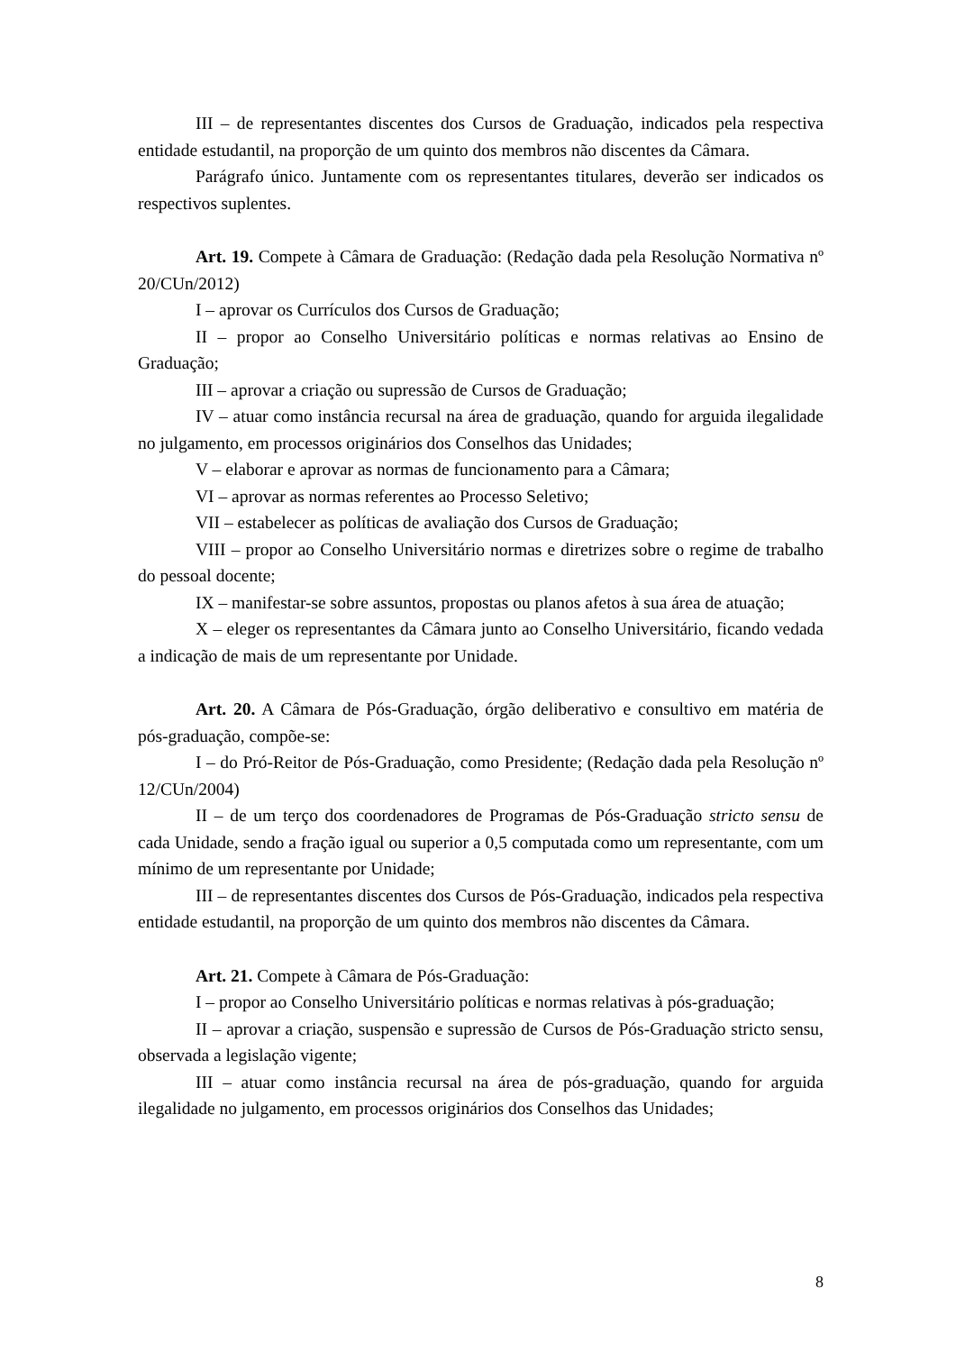III – de representantes discentes dos Cursos de Graduação, indicados pela respectiva entidade estudantil, na proporção de um quinto dos membros não discentes da Câmara.
Parágrafo único. Juntamente com os representantes titulares, deverão ser indicados os respectivos suplentes.
Art. 19. Compete à Câmara de Graduação: (Redação dada pela Resolução Normativa nº 20/CUn/2012)
I – aprovar os Currículos dos Cursos de Graduação;
II – propor ao Conselho Universitário políticas e normas relativas ao Ensino de Graduação;
III – aprovar a criação ou supressão de Cursos de Graduação;
IV – atuar como instância recursal na área de graduação, quando for arguida ilegalidade no julgamento, em processos originários dos Conselhos das Unidades;
V – elaborar e aprovar as normas de funcionamento para a Câmara;
VI – aprovar as normas referentes ao Processo Seletivo;
VII – estabelecer as políticas de avaliação dos Cursos de Graduação;
VIII – propor ao Conselho Universitário normas e diretrizes sobre o regime de trabalho do pessoal docente;
IX – manifestar-se sobre assuntos, propostas ou planos afetos à sua área de atuação;
X – eleger os representantes da Câmara junto ao Conselho Universitário, ficando vedada a indicação de mais de um representante por Unidade.
Art. 20. A Câmara de Pós-Graduação, órgão deliberativo e consultivo em matéria de pós-graduação, compõe-se:
I – do Pró-Reitor de Pós-Graduação, como Presidente; (Redação dada pela Resolução nº 12/CUn/2004)
II – de um terço dos coordenadores de Programas de Pós-Graduação stricto sensu de cada Unidade, sendo a fração igual ou superior a 0,5 computada como um representante, com um mínimo de um representante por Unidade;
III – de representantes discentes dos Cursos de Pós-Graduação, indicados pela respectiva entidade estudantil, na proporção de um quinto dos membros não discentes da Câmara.
Art. 21. Compete à Câmara de Pós-Graduação:
I – propor ao Conselho Universitário políticas e normas relativas à pós-graduação;
II – aprovar a criação, suspensão e supressão de Cursos de Pós-Graduação stricto sensu, observada a legislação vigente;
III – atuar como instância recursal na área de pós-graduação, quando for arguida ilegalidade no julgamento, em processos originários dos Conselhos das Unidades;
8